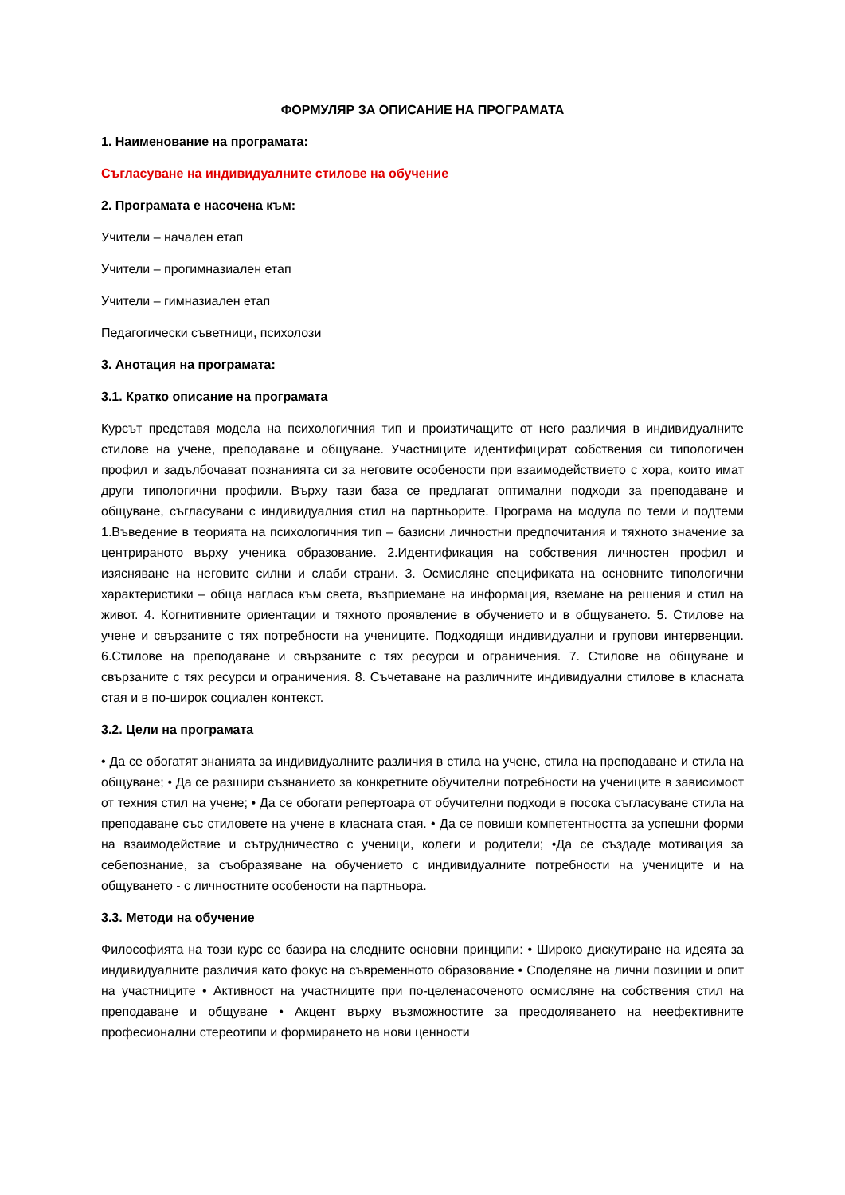ФОРМУЛЯР ЗА ОПИСАНИЕ НА ПРОГРАМАТА
1. Наименование на програмата:
Съгласуване на индивидуалните стилове на обучение
2. Програмата е насочена към:
Учители – начален етап
Учители – прогимназиален етап
Учители – гимназиален етап
Педагогически съветници, психолози
3. Анотация на програмата:
3.1. Кратко описание на програмата
Курсът представя модела на психологичния тип и произтичащите от него различия в индивидуалните стилове на учене, преподаване и общуване. Участниците идентифицират собствения си типологичен профил и задълбочават познанията си за неговите особености при взаимодействието с хора, които имат други типологични профили. Върху тази база се предлагат оптимални подходи за преподаване и общуване, съгласувани с индивидуалния стил на партньорите. Програма на модула по теми и подтеми 1.Въведение в теорията на психологичния тип – базисни личностни предпочитания и тяхното значение за центрираното върху ученика образование. 2.Идентификация на собствения личностен профил и изясняване на неговите силни и слаби страни. 3. Осмисляне спецификата на основните типологични характеристики – обща нагласа към света, възприемане на информация, вземане на решения и стил на живот. 4. Когнитивните ориентации и тяхното проявление в обучението и в общуването. 5. Стилове на учене и свързаните с тях потребности на учениците. Подходящи индивидуални и групови интервенции. 6.Стилове на преподаване и свързаните с тях ресурси и ограничения. 7. Стилове на общуване и свързаните с тях ресурси и ограничения. 8. Съчетаване на различните индивидуални стилове в класната стая и в по-широк социален контекст.
3.2. Цели на програмата
• Да се обогатят знанията за индивидуалните различия в стила на учене, стила на преподаване и стила на общуване; • Да се разшири съзнанието за конкретните обучителни потребности на учениците в зависимост от техния стил на учене; • Да се обогати репертоара от обучителни подходи в посока съгласуване стила на преподаване със стиловете на учене в класната стая. • Да се повиши компетентността за успешни форми на взаимодействие и сътрудничество с ученици, колеги и родители; •Да се създаде мотивация за себепознание, за съобразяване на обучението с индивидуалните потребности на учениците и на общуването - с личностните особености на партньора.
3.3. Методи на обучение
Философията на този курс се базира на следните основни принципи: • Широко дискутиране на идеята за индивидуалните различия като фокус на съвременното образование • Споделяне на лични позиции и опит на участниците • Активност на участниците при по-целенасоченото осмисляне на собствения стил на преподаване и общуване • Акцент върху възможностите за преодоляването на неефективните професионални стереотипи и формирането на нови ценности